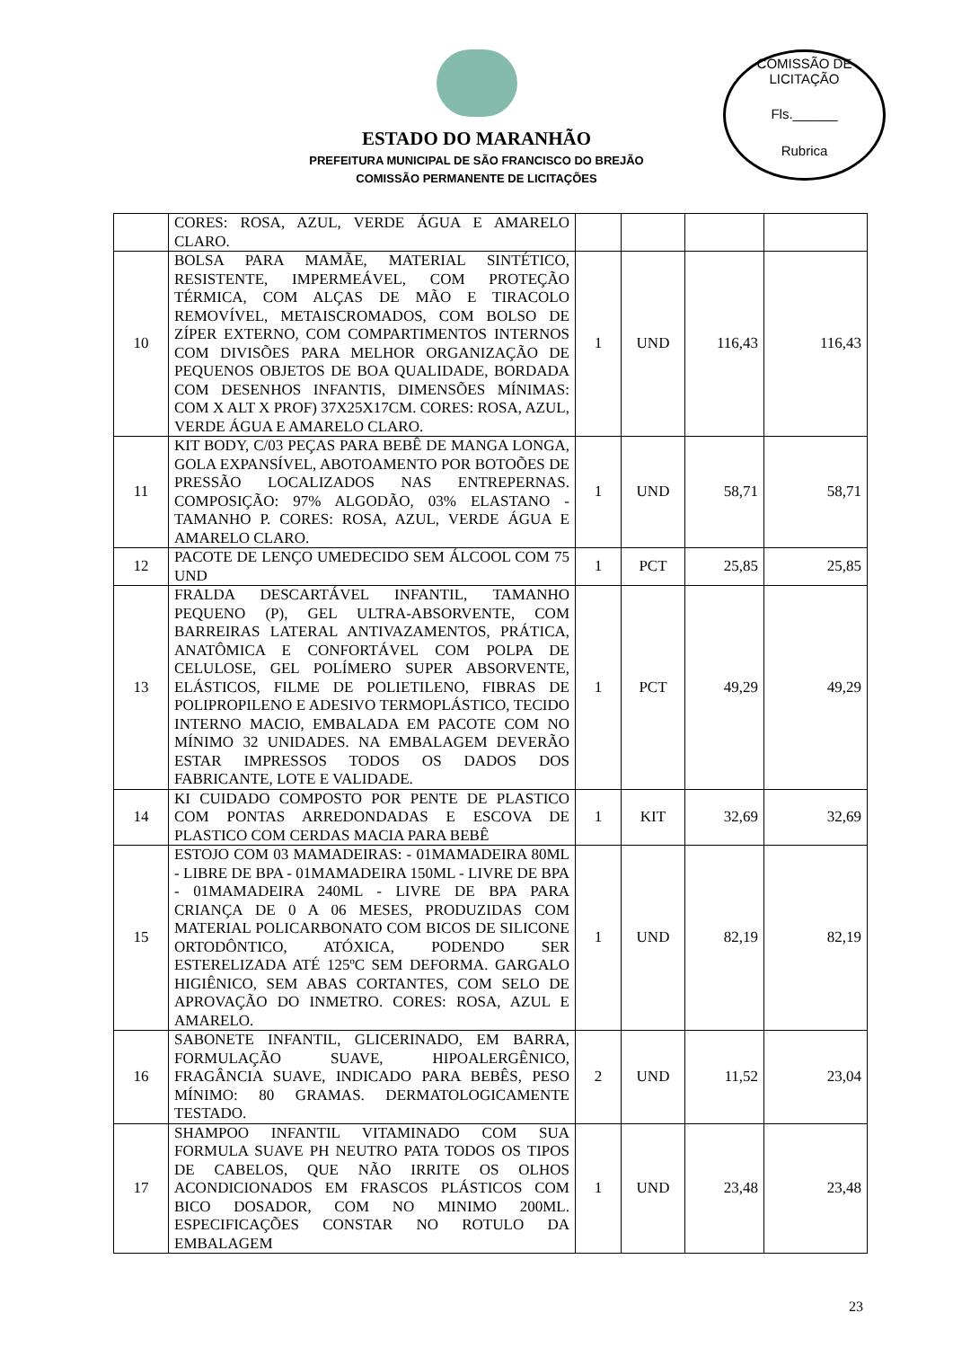COMISSÃO DE LICITAÇÃO
Fls.______
Rubrica
ESTADO DO MARANHÃO
PREFEITURA MUNICIPAL DE SÃO FRANCISCO DO BREJÃO
COMISSÃO PERMANENTE DE LICITAÇÕES
| | CORES: ROSA, AZUL, VERDE ÁGUA E AMARELO CLARO. | | | | |
| 10 | BOLSA PARA MAMÃE, MATERIAL SINTÉTICO, RESISTENTE, IMPERMEÁVEL, COM PROTEÇÃO TÉRMICA, COM ALÇAS DE MÃO E TIRACOLO REMOVÍVEL, METAISCROMADOS, COM BOLSO DE ZÍPER EXTERNO, COM COMPARTIMENTOS INTERNOS COM DIVISÕES PARA MELHOR ORGANIZAÇÃO DE PEQUENOS OBJETOS DE BOA QUALIDADE, BORDADA COM DESENHOS INFANTIS, DIMENSÕES MÍNIMAS: COM X ALT X PROF) 37X25X17CM. CORES: ROSA, AZUL, VERDE ÁGUA E AMARELO CLARO. | 1 | UND | 116,43 | 116,43 |
| 11 | KIT BODY, C/03 PEÇAS PARA BEBÊ DE MANGA LONGA, GOLA EXPANSÍVEL, ABOTOAMENTO POR BOTOÕES DE PRESSÃO LOCALIZADOS NAS ENTREPERNAS. COMPOSIÇÃO: 97% ALGODÃO, 03% ELASTANO - TAMANHO P. CORES: ROSA, AZUL, VERDE ÁGUA E AMARELO CLARO. | 1 | UND | 58,71 | 58,71 |
| 12 | PACOTE DE LENÇO UMEDECIDO SEM ÁLCOOL COM 75 UND | 1 | PCT | 25,85 | 25,85 |
| 13 | FRALDA DESCARTÁVEL INFANTIL, TAMANHO PEQUENO (P), GEL ULTRA-ABSORVENTE, COM BARREIRAS LATERAL ANTIVAZAMENTOS, PRÁTICA, ANATÔMICA E CONFORTÁVEL COM POLPA DE CELULOSE, GEL POLÍMERO SUPER ABSORVENTE, ELÁSTICOS, FILME DE POLIETILENO, FIBRAS DE POLIPROPILENO E ADESIVO TERMOPLÁSTICO, TECIDO INTERNO MACIO, EMBALADA EM PACOTE COM NO MÍNIMO 32 UNIDADES. NA EMBALAGEM DEVERÃO ESTAR IMPRESSOS TODOS OS DADOS DOS FABRICANTE, LOTE E VALIDADE. | 1 | PCT | 49,29 | 49,29 |
| 14 | KI CUIDADO COMPOSTO POR PENTE DE PLASTICO COM PONTAS ARREDONDADAS E ESCOVA DE PLASTICO COM CERDAS MACIA PARA BEBÊ | 1 | KIT | 32,69 | 32,69 |
| 15 | ESTOJO COM 03 MAMADEIRAS: - 01MAMADEIRA 80ML - LIBRE DE BPA - 01MAMADEIRA 150ML - LIVRE DE BPA - 01MAMADEIRA 240ML - LIVRE DE BPA PARA CRIANÇA DE 0 A 06 MESES, PRODUZIDAS COM MATERIAL POLICARBONATO COM BICOS DE SILICONE ORTODÔNTICO, ATÓXICA, PODENDO SER ESTERELIZADA ATÉ 125ºC SEM DEFORMA. GARGALO HIGIÊNICO, SEM ABAS CORTANTES, COM SELO DE APROVAÇÃO DO INMETRO. CORES: ROSA, AZUL E AMARELO. | 1 | UND | 82,19 | 82,19 |
| 16 | SABONETE INFANTIL, GLICERINADO, EM BARRA, FORMULAÇÃO SUAVE, HIPOALERGÊNICO, FRAGÂNCIA SUAVE, INDICADO PARA BEBÊS, PESO MÍNIMO: 80 GRAMAS. DERMATOLOGICAMENTE TESTADO. | 2 | UND | 11,52 | 23,04 |
| 17 | SHAMPOO INFANTIL VITAMINADO COM SUA FORMULA SUAVE PH NEUTRO PATA TODOS OS TIPOS DE CABELOS, QUE NÃO IRRITE OS OLHOS ACONDICIONADOS EM FRASCOS PLÁSTICOS COM BICO DOSADOR, COM NO MINIMO 200ML. ESPECIFICAÇÕES CONSTAR NO ROTULO DA EMBALAGEM | 1 | UND | 23,48 | 23,48 |
23